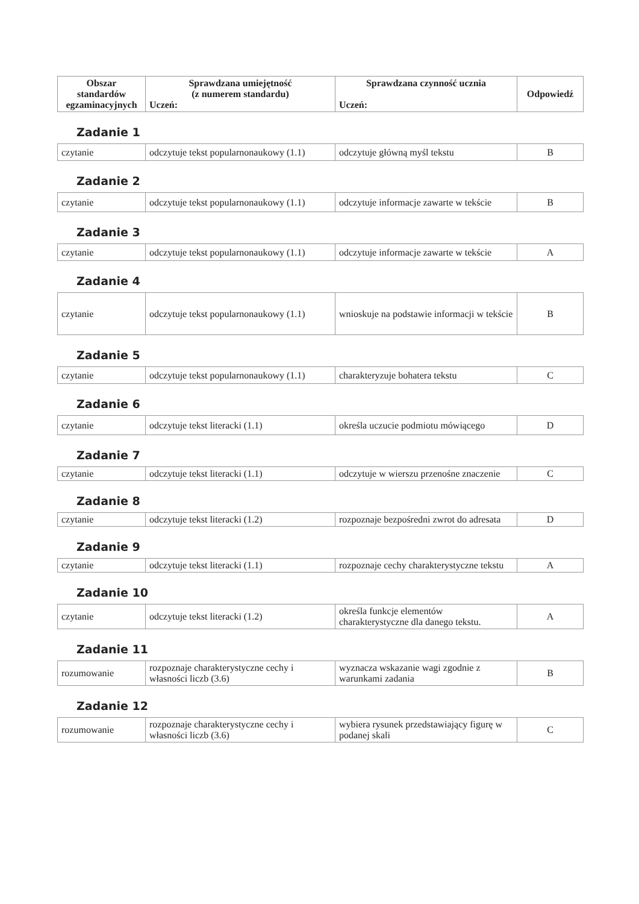| Obszar standardów egzaminacyjnych | Sprawdzana umiejętność (z numerem standardu) Uczeń: | Sprawdzana czynność ucznia Uczeń: | Odpowiedź |
| --- | --- | --- | --- |
Zadanie 1
| czytanie | odczytuje tekst popularnonaukowy (1.1) | odczytuje główną myśl tekstu | B |
Zadanie 2
| czytanie | odczytuje tekst popularnonaukowy (1.1) | odczytuje informacje zawarte w tekście | B |
Zadanie 3
| czytanie | odczytuje tekst popularnonaukowy (1.1) | odczytuje informacje zawarte w tekście | A |
Zadanie 4
| czytanie | odczytuje tekst popularnonaukowy (1.1) | wnioskuje na podstawie informacji w tekście | B |
Zadanie 5
| czytanie | odczytuje tekst popularnonaukowy (1.1) | charakteryzuje bohatera tekstu | C |
Zadanie 6
| czytanie | odczytuje tekst literacki (1.1) | określa uczucie podmiotu mówiącego | D |
Zadanie 7
| czytanie | odczytuje tekst literacki (1.1) | odczytuje w wierszu przenośne znaczenie | C |
Zadanie 8
| czytanie | odczytuje tekst literacki (1.2) | rozpoznaje bezpośredni zwrot do adresata | D |
Zadanie 9
| czytanie | odczytuje tekst literacki (1.1) | rozpoznaje cechy charakterystyczne tekstu | A |
Zadanie 10
| czytanie | odczytuje tekst literacki (1.2) | określa funkcje elementów charakterystyczne dla danego tekstu. | A |
Zadanie 11
| rozumowanie | rozpoznaje charakterystyczne cechy i własności liczb (3.6) | wyznacza wskazanie wagi zgodnie z warunkami zadania | B |
Zadanie 12
| rozumowanie | rozpoznaje charakterystyczne cechy i własności liczb (3.6) | wybiera rysunek przedstawiający figurę w podanej skali | C |